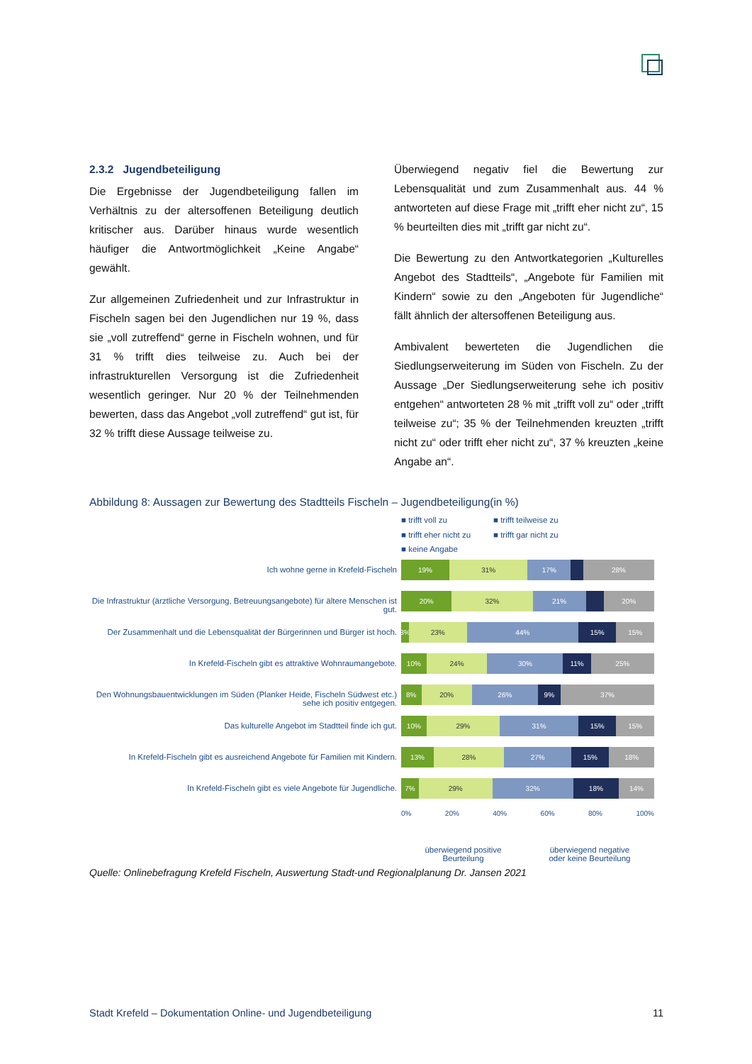2.3.2 Jugendbeteiligung
Die Ergebnisse der Jugendbeteiligung fallen im Verhältnis zu der altersoffenen Beteiligung deutlich kritischer aus. Darüber hinaus wurde wesentlich häufiger die Antwortmöglichkeit „Keine Angabe“ gewählt.
Zur allgemeinen Zufriedenheit und zur Infrastruktur in Fischeln sagen bei den Jugendlichen nur 19 %, dass sie „voll zutreffend“ gerne in Fischeln wohnen, und für 31 % trifft dies teilweise zu. Auch bei der infrastrukturellen Versorgung ist die Zufriedenheit wesentlich geringer. Nur 20 % der Teilnehmenden bewerten, dass das Angebot „voll zutreffend“ gut ist, für 32 % trifft diese Aussage teilweise zu.
Überwiegend negativ fiel die Bewertung zur Lebensqualität und zum Zusammenhalt aus. 44 % antworteten auf diese Frage mit „trifft eher nicht zu“, 15 % beurteilten dies mit „trifft gar nicht zu“.
Die Bewertung zu den Antwortkategorien „Kulturelles Angebot des Stadtteils“, „Angebote für Familien mit Kindern“ sowie zu den „Angeboten für Jugendliche“ fällt ähnlich der altersoffenen Beteiligung aus.
Ambivalent bewerteten die Jugendlichen die Siedlungserweiterung im Süden von Fischeln. Zu der Aussage „Der Siedlungserweiterung sehe ich positiv entgehen“ antworteten 28 % mit „trifft voll zu“ oder „trifft teilweise zu“; 35 % der Teilnehmenden kreuzten „trifft nicht zu“ oder trifft eher nicht zu“, 37 % kreuzten „keine Angabe an“.
Abbildung 8: Aussagen zur Bewertung des Stadtteils Fischeln – Jugendbeteiligung(in %)
Ich wohne gerne in Krefeld-Fischeln
Die Infrastruktur (ärztliche Versorgung, Betreuungsangebote) für ältere Menschen ist gut.
Der Zusammenhalt und die Lebensqualität der Bürgerinnen und Bürger ist hoch.
In Krefeld-Fischeln gibt es attraktive Wohnraumangebote.
Den Wohnungsbauentwicklungen im Süden (Planker Heide, Fischeln Südwest etc.) sehe ich positiv entgegen.
Das kulturelle Angebot im Stadtteil finde ich gut.
In Krefeld-Fischeln gibt es ausreichend Angebote für Familien mit Kindern.
In Krefeld-Fischeln gibt es viele Angebote für Jugendliche.
■ trifft voll zu ■ trifft teilweise zu ■ trifft eher nicht zu ■ trifft gar nicht zu ■ keine Angabe
19% 31% 17% 28%
20% 32% 21% 20%
3% 23% 44% 15% 15%
10% 24% 30% 11% 25%
8% 20% 26% 9% 37%
10% 29% 31% 15% 15%
13% 28% 27% 15% 18%
7% 29% 32% 18% 14%
0% 20% 40% 60% 80% 100%
überwiegend positive
Beurteilung
überwiegend negative
oder keine Beurteilung
Quelle: Onlinebefragung Krefeld Fischeln, Auswertung Stadt-und Regionalplanung Dr. Jansen 2021
Stadt Krefeld – Dokumentation Online- und Jugendbeteiligung 11